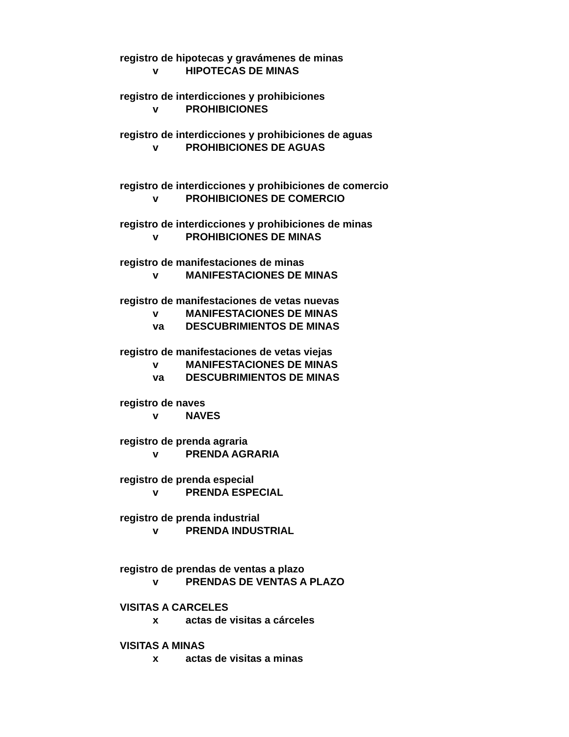registro de hipotecas y gravámenes de minas
v HIPOTECAS DE MINAS
registro de interdicciones y prohibiciones
v PROHIBICIONES
registro de interdicciones y prohibiciones de aguas
v PROHIBICIONES DE AGUAS
registro de interdicciones y prohibiciones de comercio
v PROHIBICIONES DE COMERCIO
registro de interdicciones y prohibiciones de minas
v PROHIBICIONES DE MINAS
registro de manifestaciones de minas
v MANIFESTACIONES DE MINAS
registro de manifestaciones de vetas nuevas
v MANIFESTACIONES DE MINAS
va DESCUBRIMIENTOS DE MINAS
registro de manifestaciones de vetas viejas
v MANIFESTACIONES DE MINAS
va DESCUBRIMIENTOS DE MINAS
registro de naves
v NAVES
registro de prenda agraria
v PRENDA AGRARIA
registro de prenda especial
v PRENDA ESPECIAL
registro de prenda industrial
v PRENDA INDUSTRIAL
registro de prendas de ventas a plazo
v PRENDAS DE VENTAS A PLAZO
VISITAS A CARCELES
x actas de visitas a cárceles
VISITAS A MINAS
x actas de visitas a minas